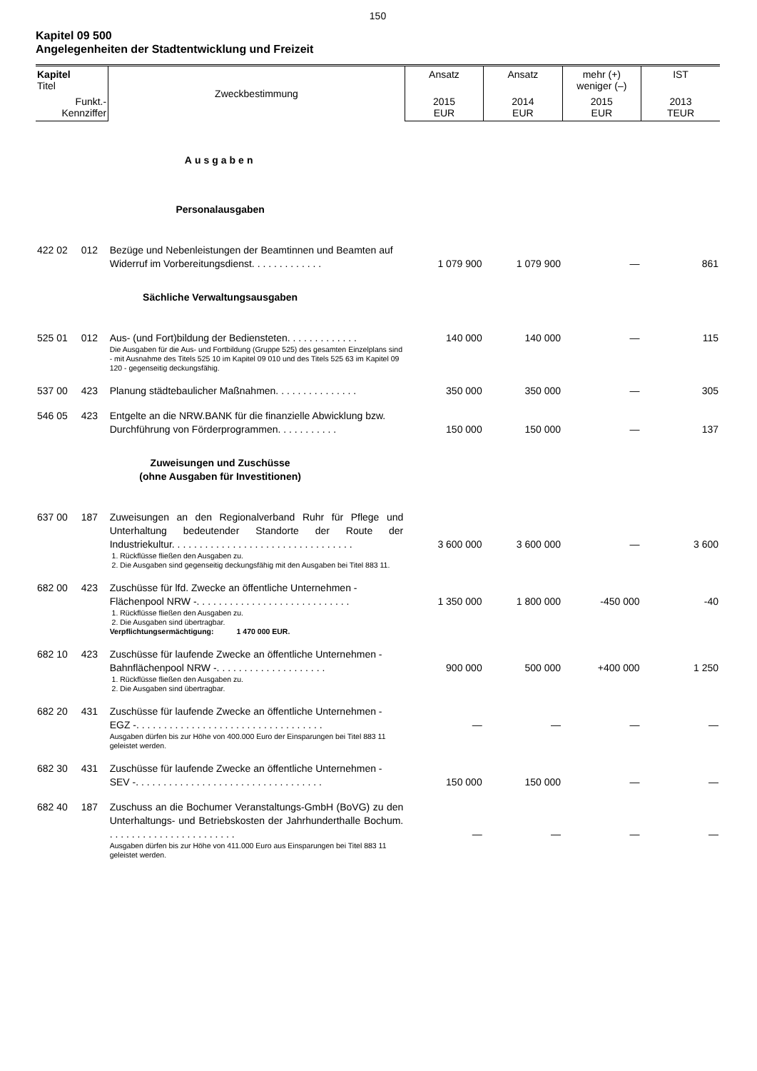150
Kapitel 09 500
Angelegenheiten der Stadtentwicklung und Freizeit
| Kapitel Titel | | Zweckbestimmung | Ansatz | Ansatz | mehr (+) weniger (–) | IST |
| --- | --- | --- | --- | --- | --- | --- |
| Funkt.- Kennziffer | | | 2015 EUR | 2014 EUR | 2015 EUR | 2013 TEUR |
| Ausgaben | | | | | | |
| Personalausgaben | | | | | | |
| 422 02 | 012 | Bezüge und Nebenleistungen der Beamtinnen und Beamten auf Widerruf im Vorbereitungsdienst. . . . . . . . . . . . . | 1 079 900 | 1 079 900 | — | 861 |
| Sächliche Verwaltungsausgaben | | | | | | |
| 525 01 | 012 | Aus- (und Fort)bildung der Bediensteten. . . . . . . . . . . . . | 140 000 | 140 000 | — | 115 |
| | | Die Ausgaben für die Aus- und Fortbildung (Gruppe 525) des gesamten Einzelplans sind - mit Ausnahme des Titels 525 10 im Kapitel 09 010 und des Titels 525 63 im Kapitel 09 120 - gegenseitig deckungsfähig. | | | | |
| 537 00 | 423 | Planung städtebaulicher Maßnahmen. . . . . . . . . . . . . . . | 350 000 | 350 000 | — | 305 |
| 546 05 | 423 | Entgelte an die NRW.BANK für die finanzielle Abwicklung bzw. Durchführung von Förderprogrammen. . . . . . . . . . . | 150 000 | 150 000 | — | 137 |
| Zuweisungen und Zuschüsse (ohne Ausgaben für Investitionen) | | | | | | |
| 637 00 | 187 | Zuweisungen an den Regionalverband Ruhr für Pflege und Unterhaltung bedeutender Standorte der Route der Industriekultur. . . . . . . . . . . . . . . . . . . . . . . . . . . . . . . . . | 3 600 000 | 3 600 000 | — | 3 600 |
| | | 1. Rückflüsse fließen den Ausgaben zu. 2. Die Ausgaben sind gegenseitig deckungsfähig mit den Ausgaben bei Titel 883 11. | | | | |
| 682 00 | 423 | Zuschüsse für lfd. Zwecke an öffentliche Unternehmen - Flächenpool NRW -. . . . . . . . . . . . . . . . . . . . . . . . . . . . | 1 350 000 | 1 800 000 | -450 000 | -40 |
| | | 1. Rückflüsse fließen den Ausgaben zu. 2. Die Ausgaben sind übertragbar. Verpflichtungsermächtigung: 1 470 000 EUR. | | | | |
| 682 10 | 423 | Zuschüsse für laufende Zwecke an öffentliche Unternehmen - Bahnflächenpool NRW -. . . . . . . . . . . . . . . . . . . . | 900 000 | 500 000 | +400 000 | 1 250 |
| | | 1. Rückflüsse fließen den Ausgaben zu. 2. Die Ausgaben sind übertragbar. | | | | |
| 682 20 | 431 | Zuschüsse für laufende Zwecke an öffentliche Unternehmen - EGZ -. . . . . . . . . . . . . . . . . . . . . . . . . . . . . . . . . . | — | — | — | — |
| | | Ausgaben dürfen bis zur Höhe von 400.000 Euro der Einsparungen bei Titel 883 11 geleistet werden. | | | | |
| 682 30 | 431 | Zuschüsse für laufende Zwecke an öffentliche Unternehmen - SEV -. . . . . . . . . . . . . . . . . . . . . . . . . . . . . . . . . . | 150 000 | 150 000 | — | — |
| 682 40 | 187 | Zuschuss an die Bochumer Veranstaltungs-GmbH (BoVG) zu den Unterhaltungs- und Betriebskosten der Jahrhunderthalle Bochum. . . . . . . . . . . . . . . . . . . . . . . . | — | — | — | — |
| | | Ausgaben dürfen bis zur Höhe von 411.000 Euro aus Einsparungen bei Titel 883 11 geleistet werden. | | | | |